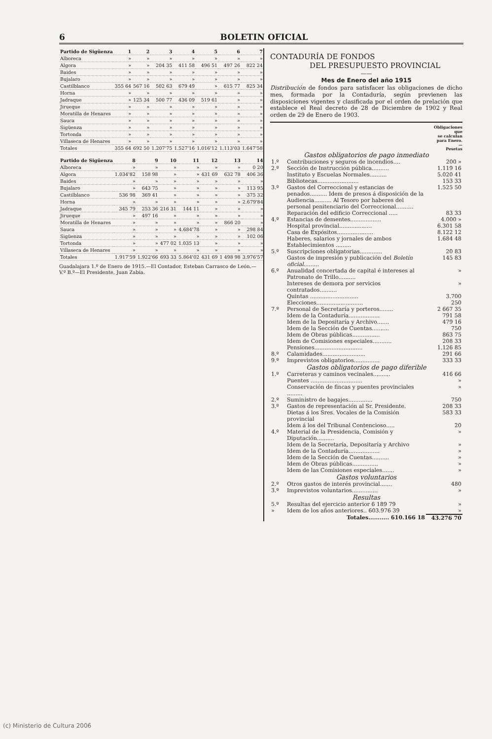6 BOLETIN OFICIAL
| Partido de Sigüenza | 1 | 2 | 3 | 4 | 5 | 6 | 7 |
| --- | --- | --- | --- | --- | --- | --- | --- |
| Alboreca | » | » | » | » | » | » | » |
| Algora | » | » | 204 35 | 411 58 | 496 51 | 497 26 | 822 24 |
| Baides | » | » | » | » | » | » | » |
| Bujalaro | » | » | » | » | » | » | » |
| Castilblanco | 355 64 | 567 16 | 502 63 | 679 49 | » | 615 77 | 825 34 |
| Horna | » | » | » | » | » | » | » |
| Jadraque | » | 125 34 | 500 77 | 436 09 | 519 61 | » | » |
| Jirueque | » | » | » | » | » | » | » |
| Moratilla de Henares | » | » | » | » | » | » | » |
| Sauca | » | » | » | » | » | » | » |
| Sigüenza | » | » | » | » | » | » | » |
| Tortonda | » | » | » | » | » | » | » |
| Villaseca de Henares | » | » | » | » | » | » | » |
| Totales | 355 64 | 692 50 | 1.207'75 | 1.527'16 | 1.016'12 | 1.113'03 | 1.647'58 |
| Partido de Sigüenza | 8 | 9 | 10 | 11 | 12 | 13 | 14 |
| --- | --- | --- | --- | --- | --- | --- | --- |
| Alboreca | » | » | » | » | » | » | 0 20 |
| Algora | 1.034'82 | 158 98 | » | » | 431 69 | 632 78 | 406 36 |
| Baides | » | » | » | » | » | » | » |
| Bujalaro | » | 643 75 | » | » | » | » | 113 95 |
| Castilblanco | 536 98 | 369 41 | » | » | » | » | 375 32 |
| Horna | » | » | » | » | » | » | 2.679'84 |
| Jadraque | 345 79 | 253 36 | 216 31 | 144 11 | » | » | » |
| Jirueque | » | 497 16 | » | » | » | » | » |
| Moratilla de Henares | » | » | » | » | » | 866 20 | » |
| Sauca | » | » | » | 4.684'78 | » | » | 298 84 |
| Sigüenza | » | » | » | » | » | » | 102 06 |
| Tortonda | » | » | 477 02 | 1.035 13 | » | » | » |
| Villaseca de Henares | » | » | » | » | » | » | » |
| Totales | 1.917'59 | 1.922'66 | 693 33 | 5.864'02 | 431 69 | 1 498 98 | 3.976'57 |
Guadalajara 1.º de Enero de 1915.—El Contador, Esteban Carrasco de León.—V.º B.º—El Presidente, Juan Zabía.
CONTADURÍA DE FONDOS
DEL PRESUPUESTO PROVINCIAL
——
Mes de Enero del año 1915
Distribución de fondos para satisfacer las obligaciones de dicho mes, formada por la Contaduría, según previenen las disposiciones vigentes y clasificada por el orden de prelación que establece el Real decreto de 28 de Diciembre de 1902 y Real orden de 29 de Enero de 1903.
Obligaciones
que
se calculan
para Enero.
—
Pesetas
Gastos obligatorios de pago inmediato
| 1.º | Contribuciones y seguros de incendios.... | 200 » |
| 2.º | Sección de Instrucción pública.......... | 1.119 16 |
| | Instituto y Escuelas Normales.......... | 5.020 41 |
| | Bibliotecas........................ | 153 33 |
| 3.º | Gastos del Correccional y estancias de penados.......... Idem de presos á disposición de la Audiencia.......... Al Tesoro por haberes del personal penitenciario del Correccional.......... | 1.525 50 |
| | Reparación del edificio Correccional ..... | 83 33 |
| 4.º | Estancias de dementes.................. | 4.000 » |
| | Hospital provincial................... | 6.301 58 |
| | Casa de Expósitos..................... | 8.122 12 |
| | Haberes, salarios y jornales de ambos Establecimientos ......... | 1.684 48 |
| 5.º | Suscripciones obligatorias............. | 20 83 |
| | Gastos de impresión y publicación del Boletín oficial ......... | 145 83 |
| 6.º | Anualidad concertada de capital é intereses al Patronato de Trillo.......... | » |
| | Intereses de demora por servicios contratados.......... | » |
| | Quintas ............................ | 3.700 |
| | Elecciones........................... | 250 |
| 7.º | Personal de Secretaría y porteros........ | 2 667 35 |
| | Idem de la Contaduría.................. | 791 58 |
| | Idem de la Depositaría y Archivo....... | 479 16 |
| | Idem de la Sección de Cuentas.......... | 750 |
| | Idem de Obras públicas................ | 863 75 |
| | Idem de Comisiones especiales........... | 208 33 |
| | Pensiones............................ | 1.126 85 |
| 8.º | Calamidades......................... | 291 66 |
| 9.º | Imprevistos obligatorios............... | 333 33 |
| Gastos obligatorios de pago diferible | | |
| 1.º | Carreteras y caminos vecinales.......... | 416 66 |
| | Puentes .............................. | » |
| | Conservación de fincas y puentes provinciales ......... | » |
| 2.º | Suministro de bagajes.............. | 750 |
| 3.º | Gastos de representación al Sr. Presidente. | 208 33 |
| | Dietas á los Sres. Vocales de la Comisión provincial | 583 33 |
| | Idem á los del Tribunal Contencioso..... | 20 |
| 4.º | Material de la Presidencia, Comisión y Diputación.......... | » |
| | Idem de la Secretaría, Depositaría y Archivo | » |
| | Idem de la Contaduría.................. | » |
| | Idem de la Sección de Cuentas.......... | » |
| | Idem de Obras públicas............... | » |
| | Idem de las Comisiones especiales....... | » |
| Gastos voluntarios | | |
| 2.º | Otros gastos de interés provincial....... | 480 |
| 3.º | Imprevistos voluntarios............... | » |
| Resultas | | |
| 5.º | Resultas del ejercicio anterior 6 189 79 | » |
| » | Idem de los años anteriores.. 603.976 39 | » |
| | Totales........... 610.166 18 | 43.276 70 |
(c) Ministerio de Cultura 2006